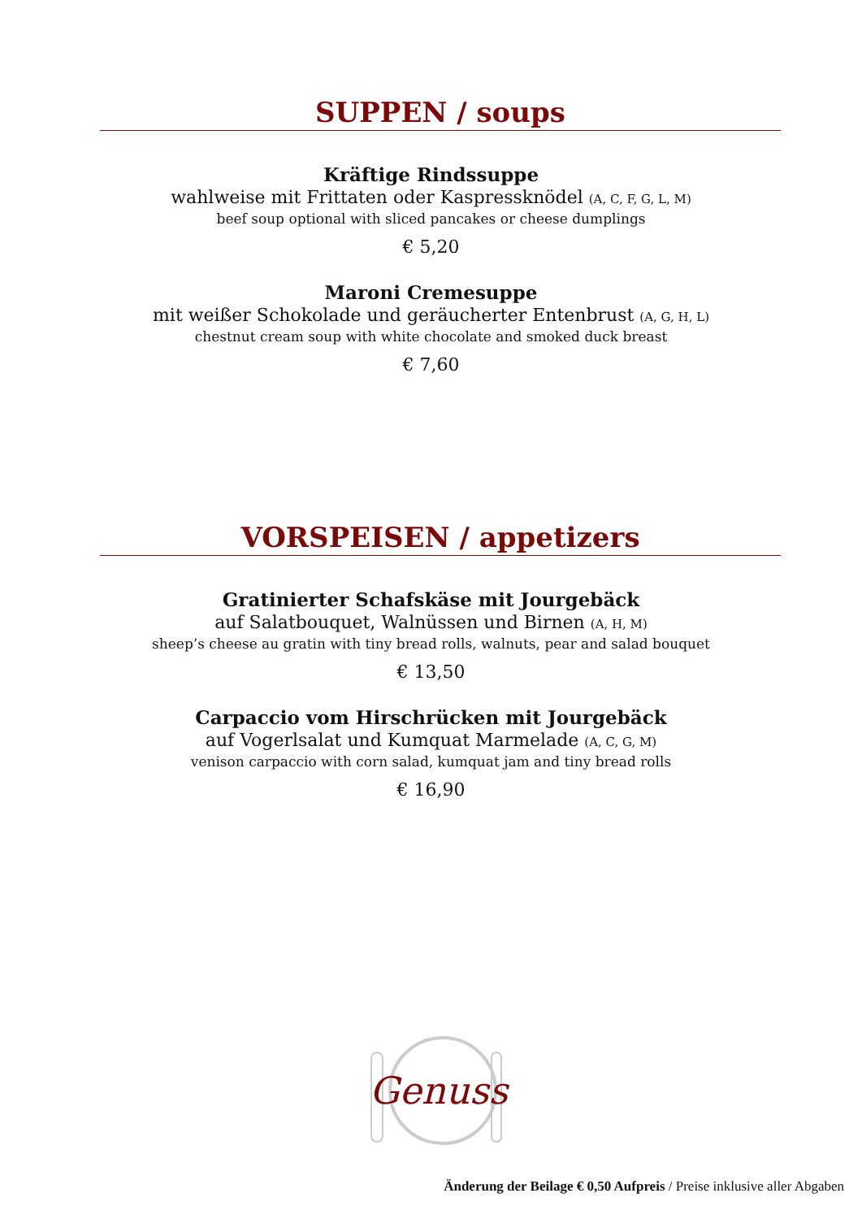SUPPEN / soups
Kräftige Rindssuppe
wahlweise mit Frittaten oder Kaspressknödel (A, C, F, G, L, M)
beef soup optional with sliced pancakes or cheese dumplings
€ 5,20
Maroni Cremesuppe
mit weißer Schokolade und geräucherter Entenbrust (A, G, H, L)
chestnut cream soup with white chocolate and smoked duck breast
€ 7,60
VORSPEISEN / appetizers
Gratinierter Schafskäse mit Jourgebäck
auf Salatbouquet, Walnüssen und Birnen (A, H, M)
sheep’s cheese au gratin with tiny bread rolls, walnuts, pear and salad bouquet
€ 13,50
Carpaccio vom Hirschrücken mit Jourgebäck
auf Vogerlsalat und Kumquat Marmelade (A, C, G, M)
venison carpaccio with corn salad, kumquat jam and tiny bread rolls
€ 16,90
Genuss
Änderung der Beilage € 0,50 Aufpreis / Preise inklusive aller Abgaben